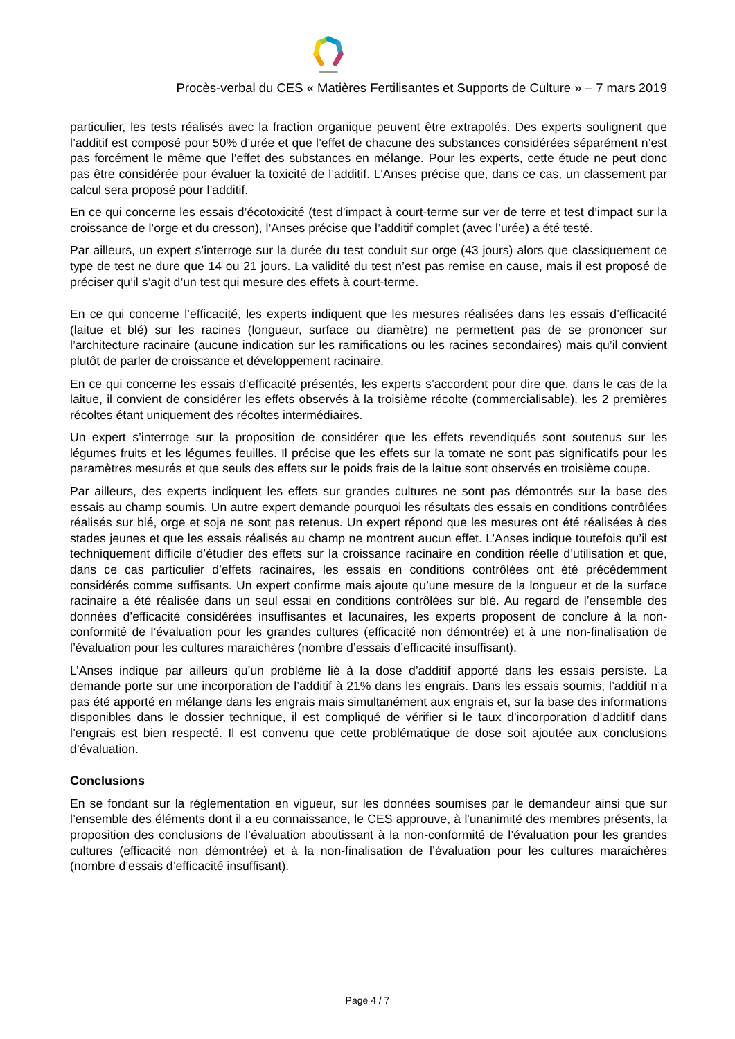Procès-verbal du CES « Matières Fertilisantes et Supports de Culture » – 7 mars 2019
particulier, les tests réalisés avec la fraction organique peuvent être extrapolés. Des experts soulignent que l’additif est composé pour 50% d’urée et que l’effet de chacune des substances considérées séparément n’est pas forcément le même que l’effet des substances en mélange. Pour les experts, cette étude ne peut donc pas être considérée pour évaluer la toxicité de l’additif. L’Anses précise que, dans ce cas, un classement par calcul sera proposé pour l’additif.
En ce qui concerne les essais d’écotoxicité (test d’impact à court-terme sur ver de terre et test d’impact sur la croissance de l’orge et du cresson), l’Anses précise que l’additif complet (avec l’urée) a été testé.
Par ailleurs, un expert s’interroge sur la durée du test conduit sur orge (43 jours) alors que classiquement ce type de test ne dure que 14 ou 21 jours. La validité du test n’est pas remise en cause, mais il est proposé de préciser qu’il s’agit d’un test qui mesure des effets à court-terme.
En ce qui concerne l’efficacité, les experts indiquent que les mesures réalisées dans les essais d’efficacité (laitue et blé) sur les racines (longueur, surface ou diamètre) ne permettent pas de se prononcer sur l’architecture racinaire (aucune indication sur les ramifications ou les racines secondaires) mais qu’il convient plutôt de parler de croissance et développement racinaire.
En ce qui concerne les essais d’efficacité présentés, les experts s’accordent pour dire que, dans le cas de la laitue, il convient de considérer les effets observés à la troisième récolte (commercialisable), les 2 premières récoltes étant uniquement des récoltes intermédiaires.
Un expert s’interroge sur la proposition de considérer que les effets revendiqués sont soutenus sur les légumes fruits et les légumes feuilles. Il précise que les effets sur la tomate ne sont pas significatifs pour les paramètres mesurés et que seuls des effets sur le poids frais de la laitue sont observés en troisième coupe.
Par ailleurs, des experts indiquent les effets sur grandes cultures ne sont pas démontrés sur la base des essais au champ soumis. Un autre expert demande pourquoi les résultats des essais en conditions contrôlées réalisés sur blé, orge et soja ne sont pas retenus. Un expert répond que les mesures ont été réalisées à des stades jeunes et que les essais réalisés au champ ne montrent aucun effet. L’Anses indique toutefois qu’il est techniquement difficile d’étudier des effets sur la croissance racinaire en condition réelle d’utilisation et que, dans ce cas particulier d’effets racinaires, les essais en conditions contrôlées ont été précédemment considérés comme suffisants. Un expert confirme mais ajoute qu’une mesure de la longueur et de la surface racinaire a été réalisée dans un seul essai en conditions contrôlées sur blé. Au regard de l’ensemble des données d’efficacité considérées insuffisantes et lacunaires, les experts proposent de conclure à la non-conformité de l’évaluation pour les grandes cultures (efficacité non démontrée) et à une non-finalisation de l’évaluation pour les cultures maraichères (nombre d’essais d’efficacité insuffisant).
L’Anses indique par ailleurs qu’un problème lié à la dose d’additif apporté dans les essais persiste. La demande porte sur une incorporation de l’additif à 21% dans les engrais. Dans les essais soumis, l’additif n’a pas été apporté en mélange dans les engrais mais simultanément aux engrais et, sur la base des informations disponibles dans le dossier technique, il est compliqué de vérifier si le taux d’incorporation d’additif dans l’engrais est bien respecté. Il est convenu que cette problématique de dose soit ajoutée aux conclusions d’évaluation.
Conclusions
En se fondant sur la réglementation en vigueur, sur les données soumises par le demandeur ainsi que sur l’ensemble des éléments dont il a eu connaissance, le CES approuve, à l'unanimité des membres présents, la proposition des conclusions de l’évaluation aboutissant à la non-conformité de l’évaluation pour les grandes cultures (efficacité non démontrée) et à la non-finalisation de l’évaluation pour les cultures maraichères (nombre d’essais d’efficacité insuffisant).
Page 4 / 7